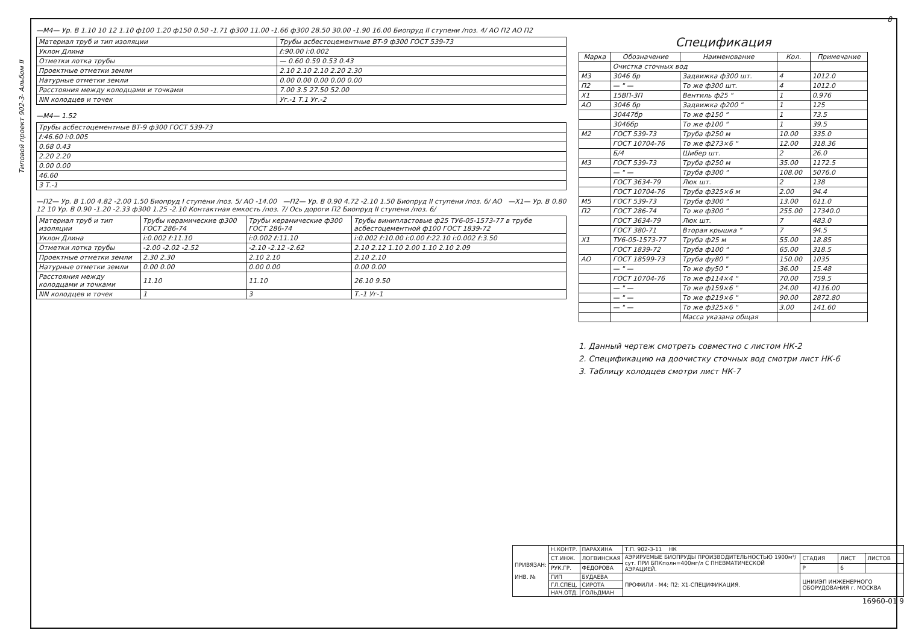Типовой проект 902-3- Альбом II
8
—М4— Ур. В 1.10 10 12 1.10 ф100 1.20 ф150 0.50 -1.71 ф300 11.00 -1.66 ф300 28.50 30.00 -1.90 16.00 Биопруд II ступени /поз. 4/ АО П2 АО П2
| Материал труб и тип изоляции | Трубы асбестоцементные ВТ-9 ф300 ГОСТ 539-73 |
| Уклон Длина | ℓ:90.00 i:0.002 |
| Отметки лотка трубы | — 0.60 0.59 0.53 0.43 |
| Проектные отметки земли | 2.10 2.10 2.10 2.20 2.30 |
| Натурные отметки земли | 0.00 0.00 0.00 0.00 0.00 |
| Расстояния между колодцами и точками | 7.00 3.5 27.50 52.00 |
| NN колодцев и точек | Уг.-1 Т.1 Уг.-2 |
—М4— 1.52
| Трубы асбестоцементные ВТ-9 ф300 ГОСТ 539-73 |
| ℓ:46.60 i:0.005 |
| 0.68 0.43 |
| 2.20 2.20 |
| 0.00 0.00 |
| 46.60 |
| 3 Т.-1 |
—П2— Ур. В 1.00 4.82 -2.00 1.50 Биопруд I ступени /поз. 5/ АО -14.00 —П2— Ур. В 0.90 4.72 -2.10 1.50 Биопруд II ступени /поз. 6/ АО —Х1— Ур. В 0.80 12 10 Ур. В 0.90 -1.20 -2.33 ф300 1.25 -2.10 Контактная емкость /поз. 7/ Ось дороги П2 Биопруд II ступени /поз. 6/
| Материал труб и тип изоляции | Трубы керамические ф300 ГОСТ 286-74 | Трубы керамические ф300 ГОСТ 286-74 | Трубы винипластовые ф25 ТУ6-05-1573-77 в трубе асбестоцементной ф100 ГОСТ 1839-72 |
| Уклон Длина | i:0.002 ℓ:11.10 | i:0.002 ℓ:11.10 | i:0.002 ℓ:10.00 i:0.00 ℓ:22.10 i:0.002 ℓ:3.50 |
| Отметки лотка трубы | -2.00 -2.02 -2.52 | -2.10 -2.12 -2.62 | 2.10 2.12 1.10 2.00 1.10 2.10 2.09 |
| Проектные отметки земли | 2.30 2.30 | 2.10 2.10 | 2.10 2.10 |
| Натурные отметки земли | 0.00 0.00 | 0.00 0.00 | 0.00 0.00 |
| Расстояния между колодцами и точками | 11.10 | 11.10 | 26.10 9.50 |
| NN колодцев и точек | 1 | 3 | Т.-1 Уг-1 |
Спецификация
| Марка | Обозначение | Наименование | Кол. | Примечание |
| --- | --- | --- | --- | --- |
| | Очистка сточных вод | | | |
| М3 | 3046 бр | Задвижка ф300 шт. | 4 | 1012.0 |
| П2 | — " — | То же ф300 шт. | 4 | 1012.0 |
| Х1 | 15ВП-3П | Вентиль ф25 " | 1 | 0.976 |
| АО | 3046 бр | Задвижка ф200 " | 1 | 125 |
| | 30447бр | То же ф150 " | 1 | 73.5 |
| | 3046бр | То же ф100 " | 1 | 39.5 |
| М2 | ГОСТ 539-73 | Труба ф250 м | 10.00 | 335.0 |
| | ГОСТ 10704-76 | То же ф273×6 " | 12.00 | 318.36 |
| | Б/4 | Шибер шт. | 2 | 26.0 |
| М3 | ГОСТ 539-73 | Труба ф250 м | 35.00 | 1172.5 |
| | — " — | Труба ф300 " | 108.00 | 5076.0 |
| | ГОСТ 3634-79 | Люк шт. | 2 | 138 |
| | ГОСТ 10704-76 | Труба ф325×6 м | 2.00 | 94.4 |
| М5 | ГОСТ 539-73 | Труба ф300 " | 13.00 | 611.0 |
| П2 | ГОСТ 286-74 | То же ф300 " | 255.00 | 17340.0 |
| | ГОСТ 3634-79 | Люк шт. | 7 | 483.0 |
| | ГОСТ 380-71 | Вторая крышка " | 7 | 94.5 |
| Х1 | ТУ6-05-1573-77 | Труба ф25 м | 55.00 | 18.85 |
| | ГОСТ 1839-72 | Труба ф100 " | 65.00 | 318.5 |
| АО | ГОСТ 18599-73 | Труба фу80 " | 150.00 | 1035 |
| | — " — | То же фу50 " | 36.00 | 15.48 |
| | ГОСТ 10704-76 | То же ф114×4 " | 70.00 | 759.5 |
| | — " — | То же ф159×6 " | 24.00 | 4116.00 |
| | — " — | То же ф219×6 " | 90.00 | 2872.80 |
| | — " — | То же ф325×6 " | 3.00 | 141.60 |
| | | Масса указана общая | | |
1. Данный чертеж смотреть совместно с листом НК-2
2. Спецификацию на доочистку сточных вод смотри лист НК-6
3. Таблицу колодцев смотри лист НК-7
| ПРИВЯЗАН: ИНВ. № | Н.КОНТР. | ПАРАХИНА | Т.П. 902-3-11 НК | | | |
| | СТ.ИНЖ. | ЛОГВИНСКАЯ | АЭРИРУЕМЫЕ БИОПРУДЫ ПРОИЗВОДИТЕЛЬНОСТЬЮ 1900м³/сут. ПРИ БПКполн=400мг/л С ПНЕВМАТИЧЕСКОЙ АЭРАЦИЕЙ. | СТАДИЯ | ЛИСТ | ЛИСТОВ |
| | РУК.ГР. | ФЕДОРОВА | | Р | 6 | |
| | ГИП | БУДАЕВА | ПРОФИЛИ - М4; П2; Х1-СПЕЦИФИКАЦИЯ. | ЦНИИЭП ИНЖЕНЕРНОГО ОБОРУДОВАНИЯ г. МОСКВА | | |
| | ГЛ.СПЕЦ. | СИРОТА | | | | |
| | НАЧ.ОТД. | ГОЛЬДМАН | | | | |
16960-01 9